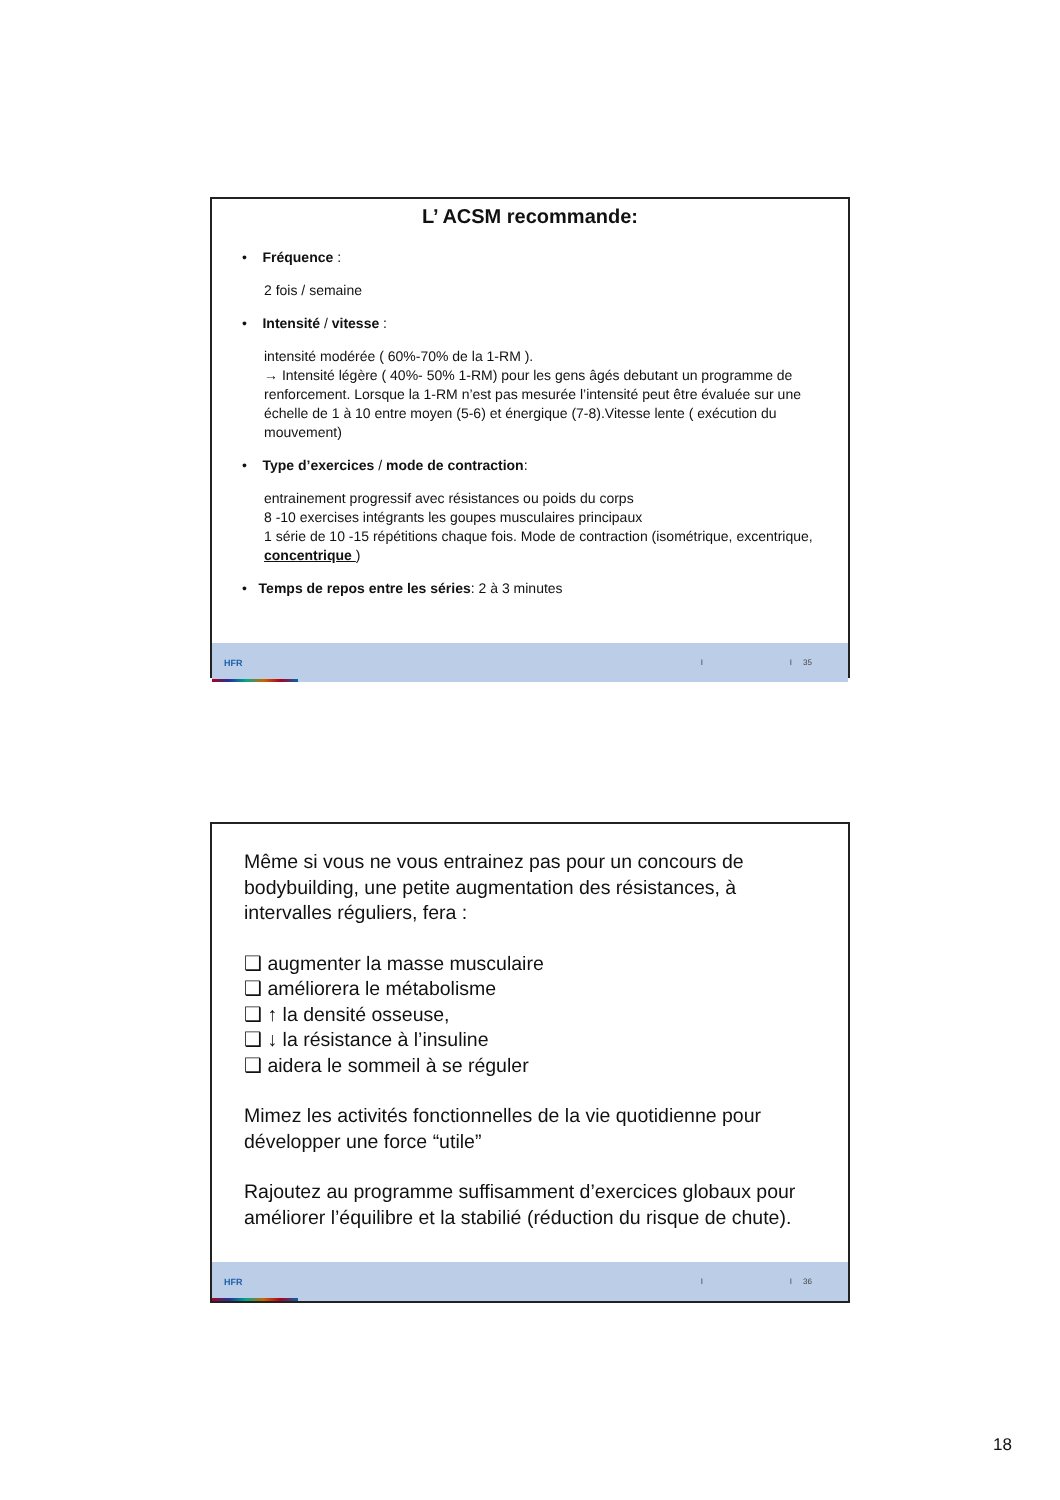L’ ACSM recommande:
• Fréquence :
2 fois / semaine
• Intensité / vitesse :
intensité modérée ( 60%-70% de la 1-RM ).
→ Intensité légère ( 40%- 50% 1-RM) pour les gens âgés debutant un programme de renforcement. Lorsque la 1-RM n’est pas mesurée l’intensité peut être évaluée sur une échelle de 1 à 10 entre moyen (5-6) et énergique (7-8).Vitesse lente ( exécution du mouvement)
• Type d’exercices / mode de contraction:
entrainement progressif avec résistances ou poids du corps
8 -10 exercises intégrants les goupes musculaires principaux
1 série de 10 -15 répétitions chaque fois. Mode de contraction (isométrique, excentrique, concentrique )
• Temps de repos entre les séries: 2 à 3 minutes
HFR I I 35
Même si vous ne vous entrainez pas pour un concours de bodybuilding, une petite augmentation des résistances, à intervalles réguliers, fera :
❑ augmenter la masse musculaire
❑ améliorera le métabolisme
❑ ↑ la densité osseuse,
❑ ↓ la résistance à l’insuline
❑ aidera le sommeil à se réguler
Mimez les activités fonctionnelles de la vie quotidienne pour développer une force “utile”
Rajoutez au programme suffisamment d’exercices globaux pour améliorer l’équilibre et la stabilié (réduction du risque de chute).
HFR I I 36
18